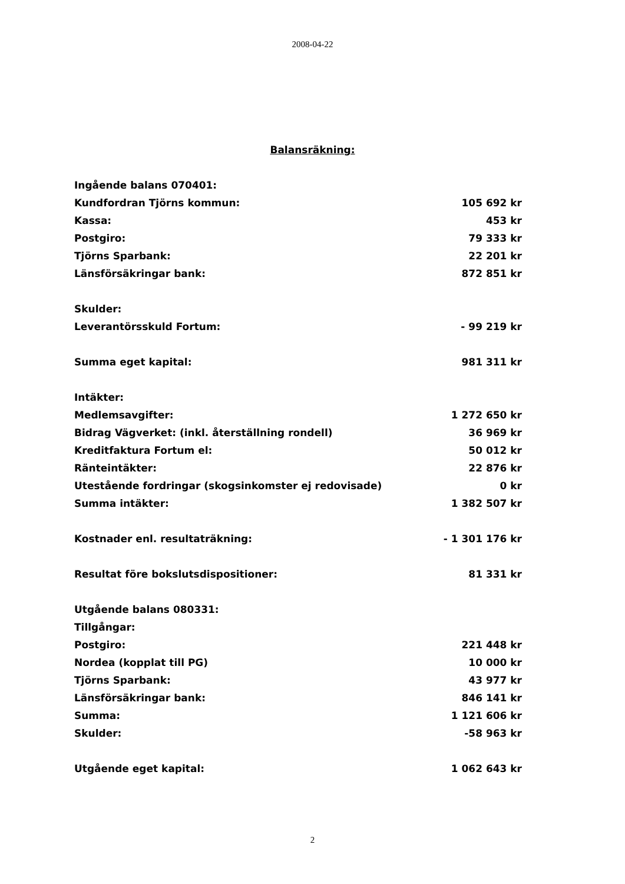2008-04-22
Balansräkning:
| Ingående balans 070401: | |
| Kundfordran Tjörns kommun: | 105 692 kr |
| Kassa: | 453 kr |
| Postgiro: | 79 333 kr |
| Tjörns Sparbank: | 22 201 kr |
| Länsförsäkringar bank: | 872 851 kr |
| Skulder: | |
| Leverantörsskuld Fortum: | - 99 219 kr |
| Summa eget kapital: | 981 311 kr |
| Intäkter: | |
| Medlemsavgifter: | 1 272 650 kr |
| Bidrag Vägverket: (inkl. återställning rondell) | 36 969 kr |
| Kreditfaktura Fortum el: | 50 012 kr |
| Ränteintäkter: | 22 876 kr |
| Utestående fordringar (skogsinkomster ej redovisade) | 0 kr |
| Summa intäkter: | 1 382 507 kr |
| Kostnader enl. resultaträkning: | - 1 301 176 kr |
| Resultat före bokslutsdispositioner: | 81 331 kr |
| Utgående balans 080331: | |
| Tillgångar: | |
| Postgiro: | 221 448 kr |
| Nordea (kopplat till PG) | 10 000 kr |
| Tjörns Sparbank: | 43 977 kr |
| Länsförsäkringar bank: | 846 141 kr |
| Summa: | 1 121 606 kr |
| Skulder: | -58 963 kr |
| Utgående eget kapital: | 1 062 643 kr |
2